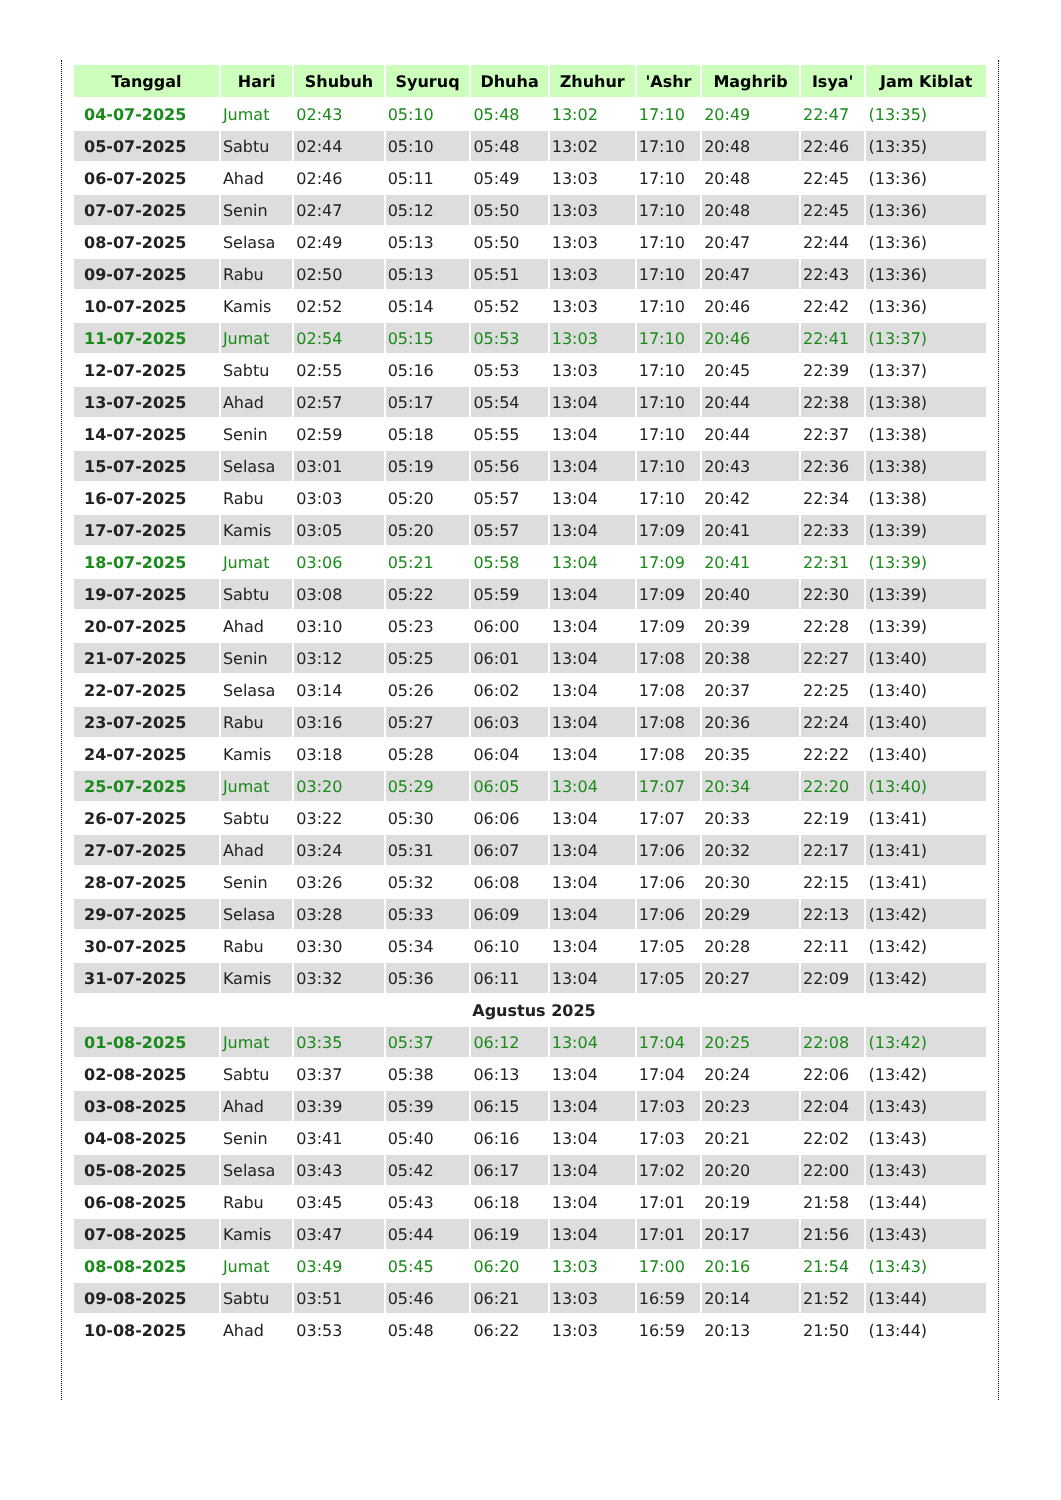| Tanggal | Hari | Shubuh | Syuruq | Dhuha | Zhuhur | 'Ashr | Maghrib | Isya' | Jam Kiblat |
| --- | --- | --- | --- | --- | --- | --- | --- | --- | --- |
| 04-07-2025 | Jumat | 02:43 | 05:10 | 05:48 | 13:02 | 17:10 | 20:49 | 22:47 | (13:35) |
| 05-07-2025 | Sabtu | 02:44 | 05:10 | 05:48 | 13:02 | 17:10 | 20:48 | 22:46 | (13:35) |
| 06-07-2025 | Ahad | 02:46 | 05:11 | 05:49 | 13:03 | 17:10 | 20:48 | 22:45 | (13:36) |
| 07-07-2025 | Senin | 02:47 | 05:12 | 05:50 | 13:03 | 17:10 | 20:48 | 22:45 | (13:36) |
| 08-07-2025 | Selasa | 02:49 | 05:13 | 05:50 | 13:03 | 17:10 | 20:47 | 22:44 | (13:36) |
| 09-07-2025 | Rabu | 02:50 | 05:13 | 05:51 | 13:03 | 17:10 | 20:47 | 22:43 | (13:36) |
| 10-07-2025 | Kamis | 02:52 | 05:14 | 05:52 | 13:03 | 17:10 | 20:46 | 22:42 | (13:36) |
| 11-07-2025 | Jumat | 02:54 | 05:15 | 05:53 | 13:03 | 17:10 | 20:46 | 22:41 | (13:37) |
| 12-07-2025 | Sabtu | 02:55 | 05:16 | 05:53 | 13:03 | 17:10 | 20:45 | 22:39 | (13:37) |
| 13-07-2025 | Ahad | 02:57 | 05:17 | 05:54 | 13:04 | 17:10 | 20:44 | 22:38 | (13:38) |
| 14-07-2025 | Senin | 02:59 | 05:18 | 05:55 | 13:04 | 17:10 | 20:44 | 22:37 | (13:38) |
| 15-07-2025 | Selasa | 03:01 | 05:19 | 05:56 | 13:04 | 17:10 | 20:43 | 22:36 | (13:38) |
| 16-07-2025 | Rabu | 03:03 | 05:20 | 05:57 | 13:04 | 17:10 | 20:42 | 22:34 | (13:38) |
| 17-07-2025 | Kamis | 03:05 | 05:20 | 05:57 | 13:04 | 17:09 | 20:41 | 22:33 | (13:39) |
| 18-07-2025 | Jumat | 03:06 | 05:21 | 05:58 | 13:04 | 17:09 | 20:41 | 22:31 | (13:39) |
| 19-07-2025 | Sabtu | 03:08 | 05:22 | 05:59 | 13:04 | 17:09 | 20:40 | 22:30 | (13:39) |
| 20-07-2025 | Ahad | 03:10 | 05:23 | 06:00 | 13:04 | 17:09 | 20:39 | 22:28 | (13:39) |
| 21-07-2025 | Senin | 03:12 | 05:25 | 06:01 | 13:04 | 17:08 | 20:38 | 22:27 | (13:40) |
| 22-07-2025 | Selasa | 03:14 | 05:26 | 06:02 | 13:04 | 17:08 | 20:37 | 22:25 | (13:40) |
| 23-07-2025 | Rabu | 03:16 | 05:27 | 06:03 | 13:04 | 17:08 | 20:36 | 22:24 | (13:40) |
| 24-07-2025 | Kamis | 03:18 | 05:28 | 06:04 | 13:04 | 17:08 | 20:35 | 22:22 | (13:40) |
| 25-07-2025 | Jumat | 03:20 | 05:29 | 06:05 | 13:04 | 17:07 | 20:34 | 22:20 | (13:40) |
| 26-07-2025 | Sabtu | 03:22 | 05:30 | 06:06 | 13:04 | 17:07 | 20:33 | 22:19 | (13:41) |
| 27-07-2025 | Ahad | 03:24 | 05:31 | 06:07 | 13:04 | 17:06 | 20:32 | 22:17 | (13:41) |
| 28-07-2025 | Senin | 03:26 | 05:32 | 06:08 | 13:04 | 17:06 | 20:30 | 22:15 | (13:41) |
| 29-07-2025 | Selasa | 03:28 | 05:33 | 06:09 | 13:04 | 17:06 | 20:29 | 22:13 | (13:42) |
| 30-07-2025 | Rabu | 03:30 | 05:34 | 06:10 | 13:04 | 17:05 | 20:28 | 22:11 | (13:42) |
| 31-07-2025 | Kamis | 03:32 | 05:36 | 06:11 | 13:04 | 17:05 | 20:27 | 22:09 | (13:42) |
| Agustus 2025 | | | | | | | | | |
| 01-08-2025 | Jumat | 03:35 | 05:37 | 06:12 | 13:04 | 17:04 | 20:25 | 22:08 | (13:42) |
| 02-08-2025 | Sabtu | 03:37 | 05:38 | 06:13 | 13:04 | 17:04 | 20:24 | 22:06 | (13:42) |
| 03-08-2025 | Ahad | 03:39 | 05:39 | 06:15 | 13:04 | 17:03 | 20:23 | 22:04 | (13:43) |
| 04-08-2025 | Senin | 03:41 | 05:40 | 06:16 | 13:04 | 17:03 | 20:21 | 22:02 | (13:43) |
| 05-08-2025 | Selasa | 03:43 | 05:42 | 06:17 | 13:04 | 17:02 | 20:20 | 22:00 | (13:43) |
| 06-08-2025 | Rabu | 03:45 | 05:43 | 06:18 | 13:04 | 17:01 | 20:19 | 21:58 | (13:44) |
| 07-08-2025 | Kamis | 03:47 | 05:44 | 06:19 | 13:04 | 17:01 | 20:17 | 21:56 | (13:43) |
| 08-08-2025 | Jumat | 03:49 | 05:45 | 06:20 | 13:03 | 17:00 | 20:16 | 21:54 | (13:43) |
| 09-08-2025 | Sabtu | 03:51 | 05:46 | 06:21 | 13:03 | 16:59 | 20:14 | 21:52 | (13:44) |
| 10-08-2025 | Ahad | 03:53 | 05:48 | 06:22 | 13:03 | 16:59 | 20:13 | 21:50 | (13:44) |